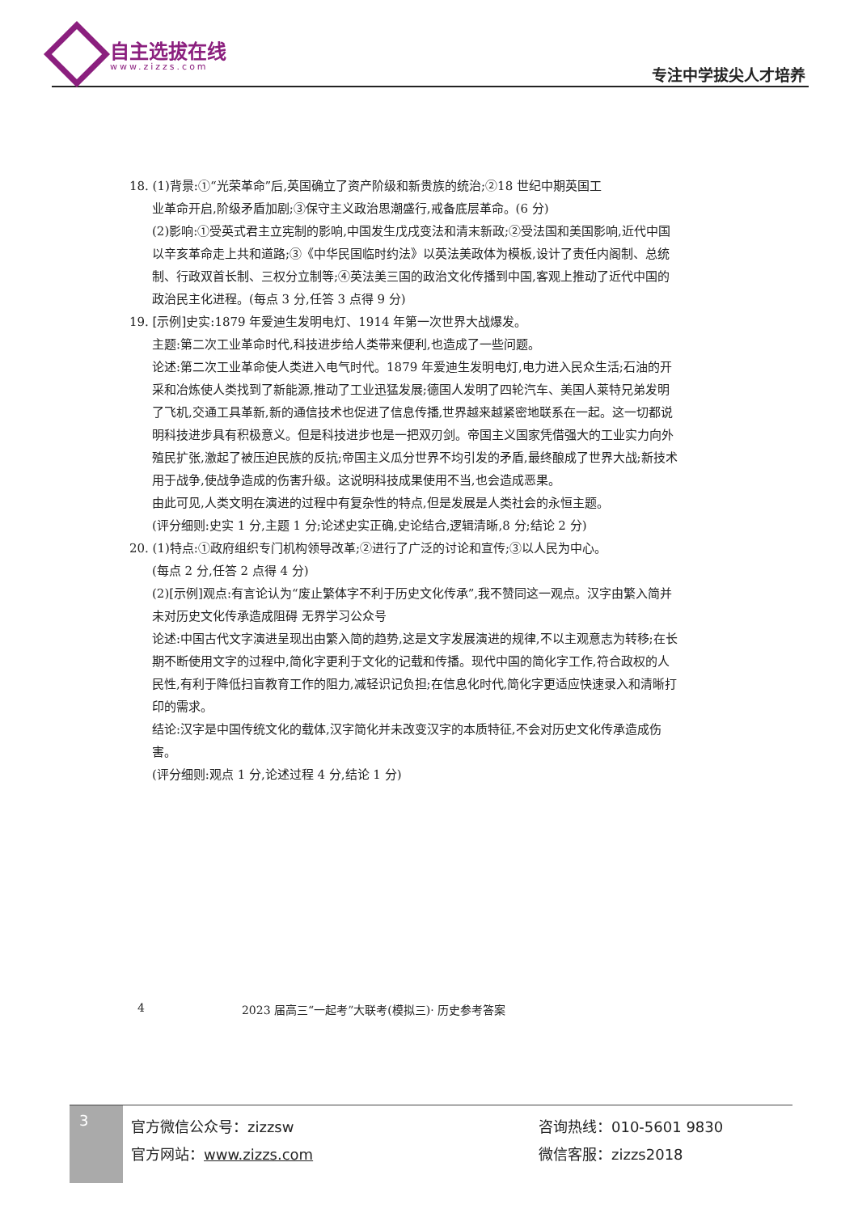自主选拔在线
www.zizzs.com 专注中学拔尖人才培养
18. (1)背景:①“光荣革命”后,英国确立了资产阶级和新贵族的统治;②18 世纪中期英国工
业革命开启,阶级矛盾加剧;③保守主义政治思潮盛行,戒备底层革命。(6 分)
(2)影响:①受英式君主立宪制的影响,中国发生戊戌变法和清末新政;②受法国和美国影响,近代中国以辛亥革命走上共和道路;③《中华民国临时约法》以英法美政体为模板,设计了责任内阁制、总统制、行政双首长制、三权分立制等;④英法美三国的政治文化传播到中国,客观上推动了近代中国的政治民主化进程。(每点 3 分,任答 3 点得 9 分)
19. [示例]史实:1879 年爱迪生发明电灯、1914 年第一次世界大战爆发。
主题:第二次工业革命时代,科技进步给人类带来便利,也造成了一些问题。
论述:第二次工业革命使人类进入电气时代。1879 年爱迪生发明电灯,电力进入民众生活;石油的开采和冶炼使人类找到了新能源,推动了工业迅猛发展;德国人发明了四轮汽车、美国人莱特兄弟发明了飞机,交通工具革新,新的通信技术也促进了信息传播,世界越来越紧密地联系在一起。这一切都说明科技进步具有积极意义。但是科技进步也是一把双刃剑。帝国主义国家凭借强大的工业实力向外殖民扩张,激起了被压迫民族的反抗;帝国主义瓜分世界不均引发的矛盾,最终酿成了世界大战;新技术用于战争,使战争造成的伤害升级。这说明科技成果使用不当,也会造成恶果。
由此可见,人类文明在演进的过程中有复杂性的特点,但是发展是人类社会的永恒主题。
(评分细则:史实 1 分,主题 1 分;论述史实正确,史论结合,逻辑清晰,8 分;结论 2 分)
20. (1)特点:①政府组织专门机构领导改革;②进行了广泛的讨论和宣传;③以人民为中心。
(每点 2 分,任答 2 点得 4 分)
(2)[示例]观点:有言论认为“废止繁体字不利于历史文化传承”,我不赞同这一观点。汉字由繁入简并未对历史文化传承造成阻碍 无界学习公众号
论述:中国古代文字演进呈现出由繁入简的趋势,这是文字发展演进的规律,不以主观意志为转移;在长期不断使用文字的过程中,简化字更利于文化的记载和传播。现代中国的简化字工作,符合政权的人民性,有利于降低扫盲教育工作的阻力,减轻识记负担;在信息化时代,简化字更适应快速录入和清晰打印的需求。
结论:汉字是中国传统文化的载体,汉字简化并未改变汉字的本质特征,不会对历史文化传承造成伤害。
(评分细则:观点 1 分,论述过程 4 分,结论 1 分)
4 2023 届高三“一起考”大联考(模拟三)· 历史参考答案
3
官方微信公众号：zizzsw
官方网站：www.zizzs.com
咨询热线：010-5601 9830
微信客服：zizzs2018